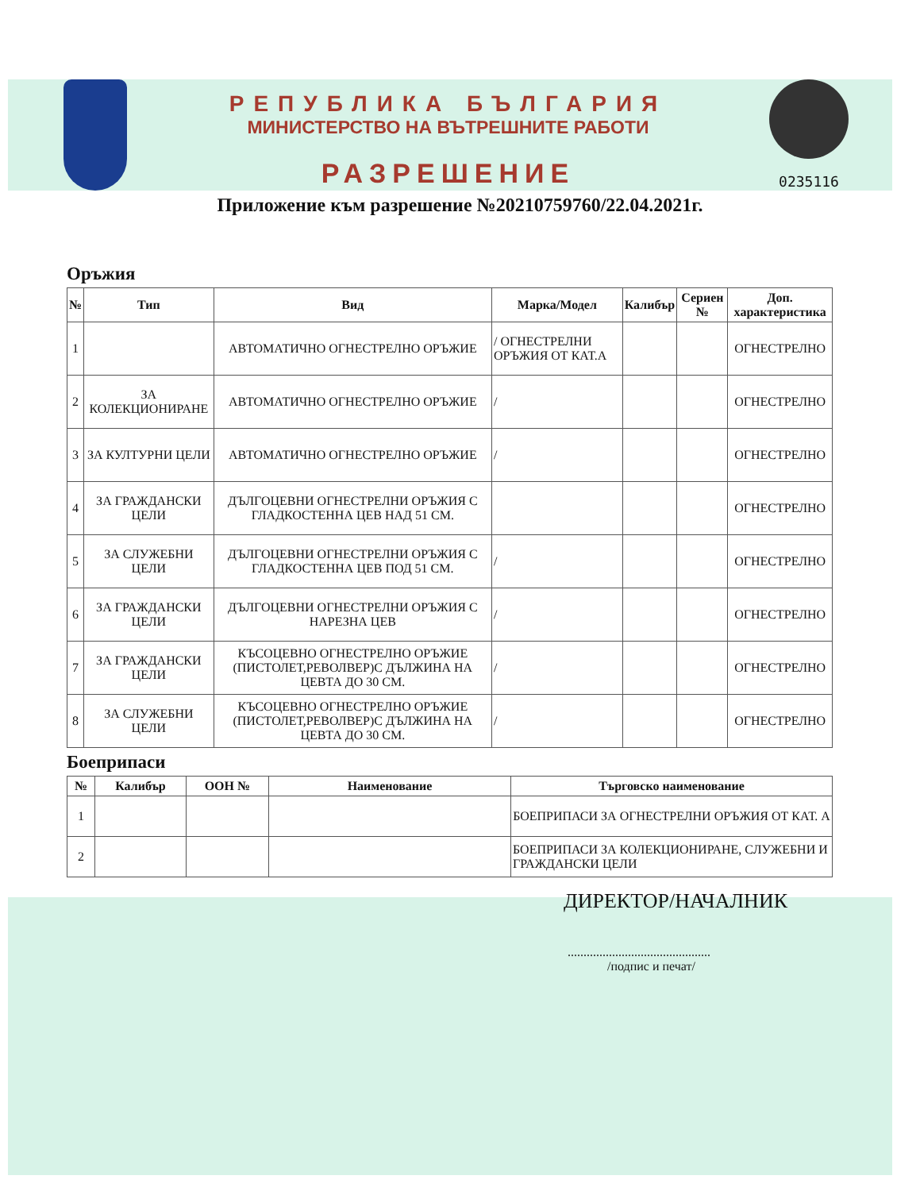РЕПУБЛИКА БЪЛГАРИЯ
МИНИСТЕРСТВО НА ВЪТРЕШНИТЕ РАБОТИ
РАЗРЕШЕНИЕ
0235116
Приложение към разрешение №20210759760/22.04.2021г.
Оръжия
| № | Тип | Вид | Марка/Модел | Калибър | Сериен № | Доп. характеристика |
| --- | --- | --- | --- | --- | --- | --- |
| 1 | | АВТОМАТИЧНО ОГНЕСТРЕЛНО ОРЪЖИЕ | / ОГНЕСТРЕЛНИ ОРЪЖИЯ ОТ КАТ.А | | | ОГНЕСТРЕЛНО |
| 2 | ЗА КОЛЕКЦИОНИРАНЕ | АВТОМАТИЧНО ОГНЕСТРЕЛНО ОРЪЖИЕ | / | | | ОГНЕСТРЕЛНО |
| 3 | ЗА КУЛТУРНИ ЦЕЛИ | АВТОМАТИЧНО ОГНЕСТРЕЛНО ОРЪЖИЕ | / | | | ОГНЕСТРЕЛНО |
| 4 | ЗА ГРАЖДАНСКИ ЦЕЛИ | ДЪЛГОЦЕВНИ ОГНЕСТРЕЛНИ ОРЪЖИЯ С ГЛАДКОСТЕННА ЦЕВ НАД 51 СМ. | | | | ОГНЕСТРЕЛНО |
| 5 | ЗА СЛУЖЕБНИ ЦЕЛИ | ДЪЛГОЦЕВНИ ОГНЕСТРЕЛНИ ОРЪЖИЯ С ГЛАДКОСТЕННА ЦЕВ ПОД 51 СМ. | / | | | ОГНЕСТРЕЛНО |
| 6 | ЗА ГРАЖДАНСКИ ЦЕЛИ | ДЪЛГОЦЕВНИ ОГНЕСТРЕЛНИ ОРЪЖИЯ С НАРЕЗНА ЦЕВ | / | | | ОГНЕСТРЕЛНО |
| 7 | ЗА ГРАЖДАНСКИ ЦЕЛИ | КЪСОЦЕВНО ОГНЕСТРЕЛНО ОРЪЖИЕ (ПИСТОЛЕТ,РЕВОЛВЕР)С ДЪЛЖИНА НА ЦЕВТА ДО 30 СМ. | / | | | ОГНЕСТРЕЛНО |
| 8 | ЗА СЛУЖЕБНИ ЦЕЛИ | КЪСОЦЕВНО ОГНЕСТРЕЛНО ОРЪЖИЕ (ПИСТОЛЕТ,РЕВОЛВЕР)С ДЪЛЖИНА НА ЦЕВТА ДО 30 СМ. | / | | | ОГНЕСТРЕЛНО |
Боеприпаси
| № | Калибър | ООН № | Наименование | Търговско наименование |
| --- | --- | --- | --- | --- |
| 1 | | | | БОЕПРИПАСИ ЗА ОГНЕСТРЕЛНИ ОРЪЖИЯ ОТ КАТ. А |
| 2 | | | | БОЕПРИПАСИ ЗА КОЛЕКЦИОНИРАНЕ, СЛУЖЕБНИ И ГРАЖДАНСКИ ЦЕЛИ |
ДИРЕКТОР/НАЧАЛНИК
.............................................
/подпис и печат/